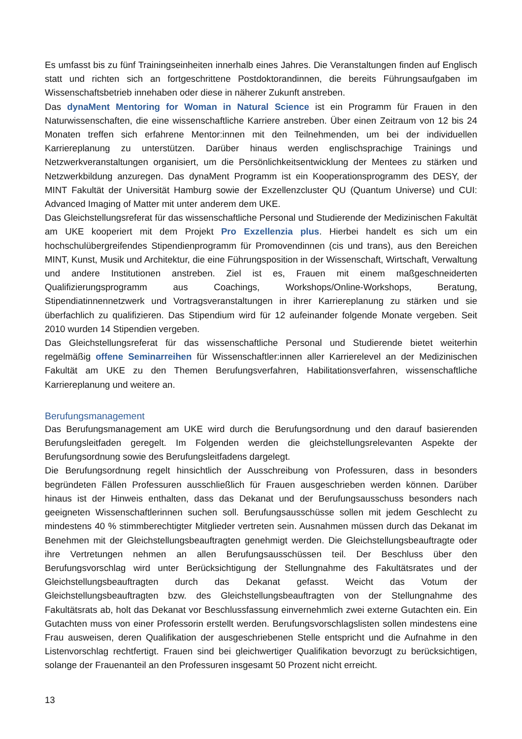Es umfasst bis zu fünf Trainingseinheiten innerhalb eines Jahres. Die Veranstaltungen finden auf Englisch statt und richten sich an fortgeschrittene Postdoktorandinnen, die bereits Führungsaufgaben im Wissenschaftsbetrieb innehaben oder diese in näherer Zukunft anstreben.
Das dynaMent Mentoring for Woman in Natural Science ist ein Programm für Frauen in den Naturwissenschaften, die eine wissenschaftliche Karriere anstreben. Über einen Zeitraum von 12 bis 24 Monaten treffen sich erfahrene Mentor:innen mit den Teilnehmenden, um bei der individuellen Karriereplanung zu unterstützen. Darüber hinaus werden englischsprachige Trainings und Netzwerkveranstaltungen organisiert, um die Persönlichkeitsentwicklung der Mentees zu stärken und Netzwerkbildung anzuregen. Das dynaMent Programm ist ein Kooperationsprogramm des DESY, der MINT Fakultät der Universität Hamburg sowie der Exzellenzcluster QU (Quantum Universe) und CUI: Advanced Imaging of Matter mit unter anderem dem UKE.
Das Gleichstellungsreferat für das wissenschaftliche Personal und Studierende der Medizinischen Fakultät am UKE kooperiert mit dem Projekt Pro Exzellenzia plus. Hierbei handelt es sich um ein hochschulübergreifendes Stipendienprogramm für Promovendinnen (cis und trans), aus den Bereichen MINT, Kunst, Musik und Architektur, die eine Führungsposition in der Wissenschaft, Wirtschaft, Verwaltung und andere Institutionen anstreben. Ziel ist es, Frauen mit einem maßgeschneiderten Qualifizierungsprogramm aus Coachings, Workshops/Online-Workshops, Beratung, Stipendiatinnennetzwerk und Vortragsveranstaltungen in ihrer Karriereplanung zu stärken und sie überfachlich zu qualifizieren. Das Stipendium wird für 12 aufeinander folgende Monate vergeben. Seit 2010 wurden 14 Stipendien vergeben.
Das Gleichstellungsreferat für das wissenschaftliche Personal und Studierende bietet weiterhin regelmäßig offene Seminarreihen für Wissenschaftler:innen aller Karrierelevel an der Medizinischen Fakultät am UKE zu den Themen Berufungsverfahren, Habilitationsverfahren, wissenschaftliche Karriereplanung und weitere an.
Berufungsmanagement
Das Berufungsmanagement am UKE wird durch die Berufungsordnung und den darauf basierenden Berufungsleitfaden geregelt. Im Folgenden werden die gleichstellungsrelevanten Aspekte der Berufungsordnung sowie des Berufungsleitfadens dargelegt.
Die Berufungsordnung regelt hinsichtlich der Ausschreibung von Professuren, dass in besonders begründeten Fällen Professuren ausschließlich für Frauen ausgeschrieben werden können. Darüber hinaus ist der Hinweis enthalten, dass das Dekanat und der Berufungsausschuss besonders nach geeigneten Wissenschaftlerinnen suchen soll. Berufungsausschüsse sollen mit jedem Geschlecht zu mindestens 40 % stimmberechtigter Mitglieder vertreten sein. Ausnahmen müssen durch das Dekanat im Benehmen mit der Gleichstellungsbeauftragten genehmigt werden. Die Gleichstellungsbeauftragte oder ihre Vertretungen nehmen an allen Berufungsausschüssen teil. Der Beschluss über den Berufungsvorschlag wird unter Berücksichtigung der Stellungnahme des Fakultätsrates und der Gleichstellungsbeauftragten durch das Dekanat gefasst. Weicht das Votum der Gleichstellungsbeauftragten bzw. des Gleichstellungsbeauftragten von der Stellungnahme des Fakultätsrats ab, holt das Dekanat vor Beschlussfassung einvernehmlich zwei externe Gutachten ein. Ein Gutachten muss von einer Professorin erstellt werden. Berufungsvorschlagslisten sollen mindestens eine Frau ausweisen, deren Qualifikation der ausgeschriebenen Stelle entspricht und die Aufnahme in den Listenvorschlag rechtfertigt. Frauen sind bei gleichwertiger Qualifikation bevorzugt zu berücksichtigen, solange der Frauenanteil an den Professuren insgesamt 50 Prozent nicht erreicht.
13